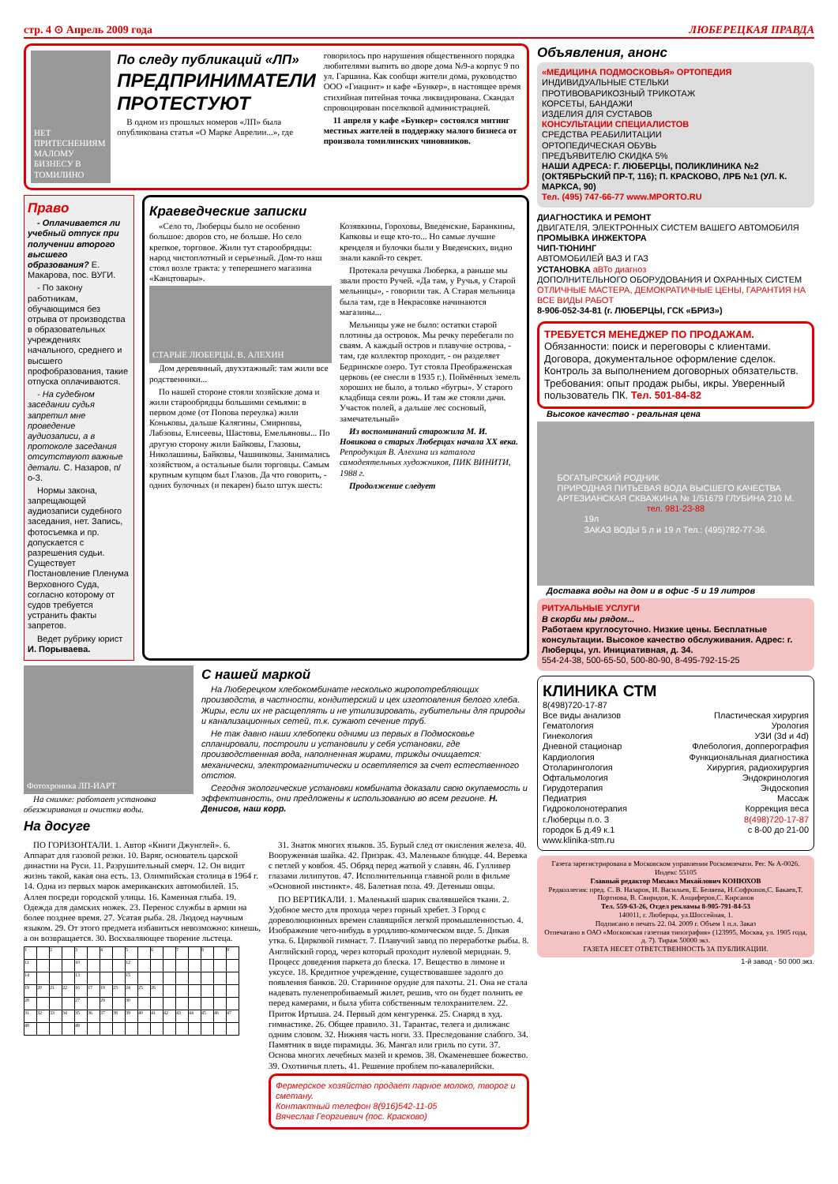стр. 4 ⊙ Апрель 2009 года ЛЮБЕРЕЦКАЯ ПРАВДА
НЕТ ПРИТЕСНЕНИЯМ МАЛОМУ БИЗНЕСУ В ТОМИЛИНО
По следу публикаций «ЛП»
ПРЕДПРИНИМАТЕЛИ ПРОТЕСТУЮТ
В одном из прошлых номеров «ЛП» была опубликована статья «О Марке Аврелии...», где говорилось про нарушения общественного порядка любителями выпить во дворе дома №9-а корпус 9 по ул. Гаршина. Как сообщи жители дома, руководство ООО «Гиацинт» и кафе «Бункер», в настоящее время стихийная питейная точка ликвидирована. Скандал спровоцирован поселковой администрацией.
11 апреля у кафе «Бункер» состоялся митинг местных жителей в поддержку малого бизнеса от произвола томилинских чиновников.
Право
- Оплачивается ли учебный отпуск при получении второго высшего образования? Е. Макарова, пос. ВУГИ.
- По закону работникам, обучающимся без отрыва от производства в образовательных учреждениях начального, среднего и высшего профобразования, такие отпуска оплачиваются.
- На судебном заседании судья запретил мне проведение аудиозаписи, а в протоколе заседания отсутствуют важные детали. С. Назаров, п/о-3.
Нормы закона, запрещающей аудиозаписи судебного заседания, нет. Запись, фотосъемка и пр. допускается с разрешения судьи. Существует Постановление Пленума Верховного Суда, согласно которому от судов требуется устранить факты запретов.
Ведет рубрику юрист И. Порываева.
Краеведческие записки
«Село то, Люберцы было не особенно большое: дворов сто, не больше. Но село крепкое, торговое. Жили тут старообрядцы: народ чистоплотный и серьезный. Дом-то наш стоял возле тракта: у теперешнего магазина «Канцтовары».
СТАРЫЕ ЛЮБЕРЦЫ. В. АЛЕХИН
Дом деревянный, двухэтажный: там жили все родственники...
По нашей стороне стояли хозяйские дома и жили старообрядцы большими семьями: в первом доме (от Попова переулка) жили Коньковы, дальше Калягины, Смирновы, Лабзовы, Елисеевы, Шастовы, Емельяновы... По другую сторону жили Байковы, Глазовы, Николашины, Байковы, Чашниковы. Занимались хозяйством, а остальные были торговцы. Самым крупным купцом был Глазов. Да что говорить, - одних булочных (и пекарен) было штук шесть: Козявкины, Гороховы, Введенские, Баранкины, Капковы и еще кто-то... Но самые лучшие кренделя и булочки были у Введенских, видно знали какой-то секрет.
Протекала речушка Люберка, а раньше мы звали просто Ручей. «Да там, у Ручья, у Старой мельницы», - говорили так. А Старая мельница была там, где в Некрасовке начинаются магазины...
Мельницы уже не было: остатки старой плотины да островок. Мы речку перебегали по сваям. А каждый остров и плавучие острова, - там, где коллектор проходит, - он разделяет Бедринское озеро. Тут стояла Преображенская церковь (ее снесли в 1935 г.). Поймённых земель хороших не было, а только «бугры». У старого кладбища сеяли рожь. И там же стояли дачи. Участок полей, а дальше лес сосновый, замечательный»
Из воспоминаний старожила М. И. Новикова о старых Люберцах начала XX века. Репродукция В. Алехина из каталога самодеятельных художников, ПИК ВИНИТИ, 1988 г.
Продолжение следует
Фотохроника ЛП-ИАРТ
На снимке: работает установка обезжиривания и очистки воды.
С нашей маркой
На Люберецком хлебокомбинате несколько жиропотребляющих производств, в частности, кондитерский и цех изготовления белого хлеба. Жиры, если их не расщеплять и не утилизировать, губительны для природы и канализационных сетей, т.к. сужают сечение труб.
Не так давно наши хлебопеки одними из первых в Подмосковье спланировали, построили и установили у себя установки, где производственная вода, наполненная жирами, трижды очищается: механически, электромагнитически и осветляется за счет естественного отстоя.
Сегодня экологические установки комбината доказали свою окупаемость и эффективность, они предложены к использованию во всем регионе. Н. Денисов, наш корр.
На досуге
ПО ГОРИЗОНТАЛИ. 1. Автор «Книги Джунглей». 6. Аппарат для газовой резки. 10. Варяг, основатель царской династии на Руси. 11. Разрушительный смерч. 12. Он видит жизнь такой, какая она есть. 13. Олимпийская столица в 1964 г. 14. Одна из первых марок американских автомобилей. 15. Аллея посреди городской улицы. 16. Каменная глыба. 19. Одежда для дамских ножек. 23. Перенос службы в армии на более позднее время. 27. Усатая рыба. 28. Людоед научным языком. 29. От этого предмета избавиться невозможно: кинешь, а он возвращается. 30. Восхваляющее творение льстеца.
| 1 | | 2 | | 3 | | 4 | | 5 | | 6 | | 7 | | 8 | | 9 |
| 11 | | | | 10 | | | | 12 | | | | | | | | |
| 14 | | | | 13 | | | | 15 | | | | | | | | |
| 19 | 20 | 21 | 22 | 16 | 17 | 18 | 23 | 24 | 25 | 26 | | | | | | |
| 28 | | | | 27 | | 29 | | 30 | | | | | | | | |
| 31 | 32 | 33 | 34 | 35 | 36 | 37 | 38 | 39 | 40 | 41 | 42 | 43 | 44 | 45 | 46 | 47 |
| 48 | | | | 49 | | | | | | | | | | | | |
31. Знаток многих языков. 35. Бурый след от окисления железа. 40. Вооруженная шайка. 42. Призрак. 43. Маленькое блюдце. 44. Веревка с петлей у ковбоя. 45. Обряд перед жатвой у славян. 46. Гулливер глазами лилипутов. 47. Исполнительница главной роли в фильме «Основной инстинкт». 48. Балетная поза. 49. Детеныш овцы.
ПО ВЕРТИКАЛИ. 1. Маленький шарик свалявшейся ткани. 2. Удобное место для прохода через горный хребет. 3 Город с дореволюционных времен славящийся легкой промышленностью. 4. Изображение чего-нибудь в уродливо-комическом виде. 5. Дикая утка. 6. Цирковой гимнаст. 7. Плавучий завод по переработке рыбы. 8. Английский город, через который проходит нулевой меридиан. 9. Процесс доведения паркета до блеска. 17. Вещество в лимоне и уксусе. 18. Кредитное учреждение, существовавшее задолго до появления банков. 20. Старинное орудие для пахоты. 21. Она не стала надевать пуленепробиваемый жилет, решив, что он будет полнить ее перед камерами, и была убита собственным телохранителем. 22. Приток Иртыша. 24. Первый дом кенгуренка. 25. Снаряд в худ. гимнастике. 26. Общее правило. 31. Тарантас, телега и дилижанс одним словом. 32. Нижняя часть ноги. 33. Преследование слабого. 34. Памятник в виде пирамиды. 36. Мангал или гриль по сути. 37. Основа многих лечебных мазей и кремов. 38. Окаменевшее божество. 39. Охотничья плеть. 41. Решение проблем по-кавалерийски.
Фермерское хозяйство продает парное молоко, творог и сметану.
Контактный телефон 8(916)542-11-05
Вячеслав Георгиевич (пос. Красково)
Объявления, анонс
«МЕДИЦИНА ПОДМОСКОВЬЯ» ОРТОПЕДИЯ
ИНДИВИДУАЛЬНЫЕ СТЕЛЬКИ
ПРОТИВОВАРИКОЗНЫЙ ТРИКОТАЖ
КОРСЕТЫ, БАНДАЖИ
ИЗДЕЛИЯ ДЛЯ СУСТАВОВ
КОНСУЛЬТАЦИИ СПЕЦИАЛИСТОВ
СРЕДСТВА РЕАБИЛИТАЦИИ
ОРТОПЕДИЧЕСКАЯ ОБУВЬ
ПРЕДЪЯВИТЕЛЮ СКИДКА 5%
НАШИ АДРЕСА: Г. ЛЮБЕРЦЫ, ПОЛИКЛИНИКА №2 (ОКТЯБРЬСКИЙ ПР-Т, 116); П. КРАСКОВО, ЛРБ №1 (УЛ. К. МАРКСА, 90)
Тел. (495) 747-66-77 www.MPORTO.RU
ДИАГНОСТИКА И РЕМОНТ
ДВИГАТЕЛЯ, ЭЛЕКТРОННЫХ СИСТЕМ ВАШЕГО АВТОМОБИЛЯ
ПРОМЫВКА ИНЖЕКТОРА
ЧИП-ТЮНИНГ
АВТОМОБИЛЕЙ ВАЗ И ГАЗ
УСТАНОВКА аВТо диагноз
ДОПОЛНИТЕЛЬНОГО ОБОРУДОВАНИЯ И ОХРАННЫХ СИСТЕМ
ОТЛИЧНЫЕ МАСТЕРА, ДЕМОКРАТИЧНЫЕ ЦЕНЫ, ГАРАНТИЯ НА ВСЕ ВИДЫ РАБОТ
8-906-052-34-81 (г. ЛЮБЕРЦЫ, ГСК «БРИЗ»)
ТРЕБУЕТСЯ МЕНЕДЖЕР ПО ПРОДАЖАМ.
Обязанности: поиск и переговоры с клиентами. Договора, документальное оформление сделок. Контроль за выполнением договорных обязательств. Требования: опыт продаж рыбы, икры. Уверенный пользователь ПК. Тел. 501-84-82
Высокое качество - реальная цена
БОГАТЫРСКИЙ РОДНИК
ПРИРОДНАЯ ПИТЬЕВАЯ ВОДА ВЫСШЕГО КАЧЕСТВА
АРТЕЗИАНСКАЯ СКВАЖИНА № 1/51679 ГЛУБИНА 210 М.
тел. 981-23-88
19л
ЗАКАЗ ВОДЫ 5 л и 19 л Тел.: (495)782-77-36.
Доставка воды на дом и в офис -5 и 19 литров
РИТУАЛЬНЫЕ УСЛУГИ
В скорби мы рядом...
Работаем круглосуточно. Низкие цены. Бесплатные консультации. Высокое качество обслуживания. Адрес: г. Люберцы, ул. Инициативная, д. 34.
554-24-38, 500-65-50, 500-80-90, 8-495-792-15-25
КЛИНИКА СТМ
8(498)720-17-87
Все виды анализов
Гематология
Гинекология
Дневной стационар
Кардиология
Отоларингология
Офтальмология
Гирудотерапия
Педиатрия
Гидроколонотерапия
г.Люберцы п.о. 3
городок Б д.49 к.1
www.klinika-stm.ru
Пластическая хирургия
Урология
УЗИ (3d и 4d)
Флебология, допперография
Функциональная диагностика
Хирургия, радиохирургия
Эндокринология
Эндоскопия
Массаж
Коррекция веса
8(498)720-17-87
с 8-00 до 21-00
Газета зарегистрирована в Московском управлении Роскомпечати. Рег. № А-0026. Индекс 55105
Главный редактор Михаил Михайлович КОНЮХОВ
Редколлегия: пред. С. В. Назаров, И. Васильев, Е. Беляева, Н.Софронов,С. Бакаев,Т. Портнова, В. Свиридов, К. Анциферов,С. Кирсанов
Тел. 559-63-26, Отдел рекламы 8-905-791-84-53
140011, г. Люберцы, ул.Шоссейная, 1.
Подписано в печать 22. 04. 2009 г. Объем 1 п.л. Заказ
Отпечатано в ОАО «Московская газетная типография» (123995, Москва, ул. 1905 года, д. 7). Тираж 50000 экз.
ГАЗЕТА НЕСЕТ ОТВЕТСТВЕННОСТЬ ЗА ПУБЛИКАЦИИ.
1-й завод - 50 000 экз.